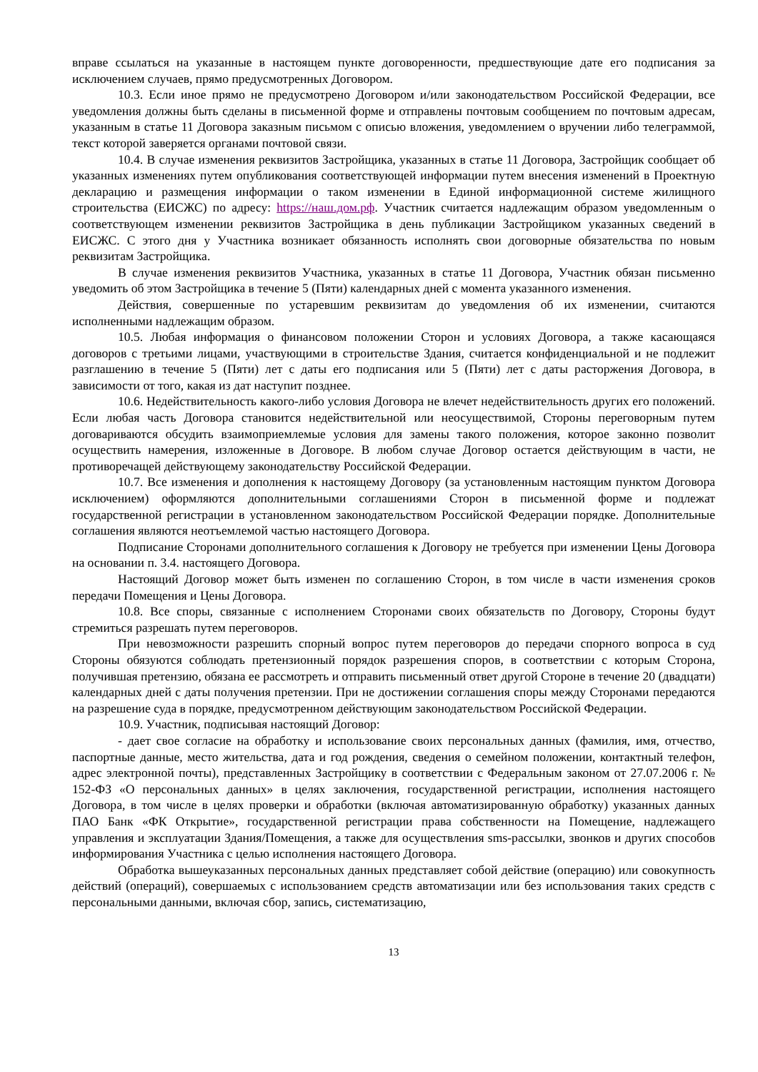вправе ссылаться на указанные в настоящем пункте договоренности, предшествующие дате его подписания за исключением случаев, прямо предусмотренных Договором.
10.3. Если иное прямо не предусмотрено Договором и/или законодательством Российской Федерации, все уведомления должны быть сделаны в письменной форме и отправлены почтовым сообщением по почтовым адресам, указанным в статье 11 Договора заказным письмом с описью вложения, уведомлением о вручении либо телеграммой, текст которой заверяется органами почтовой связи.
10.4. В случае изменения реквизитов Застройщика, указанных в статье 11 Договора, Застройщик сообщает об указанных изменениях путем опубликования соответствующей информации путем внесения изменений в Проектную декларацию и размещения информации о таком изменении в Единой информационной системе жилищного строительства (ЕИСЖС) по адресу: https://наш.дом.рф. Участник считается надлежащим образом уведомленным о соответствующем изменении реквизитов Застройщика в день публикации Застройщиком указанных сведений в ЕИСЖС. С этого дня у Участника возникает обязанность исполнять свои договорные обязательства по новым реквизитам Застройщика.
В случае изменения реквизитов Участника, указанных в статье 11 Договора, Участник обязан письменно уведомить об этом Застройщика в течение 5 (Пяти) календарных дней с момента указанного изменения.
Действия, совершенные по устаревшим реквизитам до уведомления об их изменении, считаются исполненными надлежащим образом.
10.5. Любая информация о финансовом положении Сторон и условиях Договора, а также касающаяся договоров с третьими лицами, участвующими в строительстве Здания, считается конфиденциальной и не подлежит разглашению в течение 5 (Пяти) лет с даты его подписания или 5 (Пяти) лет с даты расторжения Договора, в зависимости от того, какая из дат наступит позднее.
10.6. Недействительность какого-либо условия Договора не влечет недействительность других его положений. Если любая часть Договора становится недействительной или неосуществимой, Стороны переговорным путем договариваются обсудить взаимоприемлемые условия для замены такого положения, которое законно позволит осуществить намерения, изложенные в Договоре. В любом случае Договор остается действующим в части, не противоречащей действующему законодательству Российской Федерации.
10.7. Все изменения и дополнения к настоящему Договору (за установленным настоящим пунктом Договора исключением) оформляются дополнительными соглашениями Сторон в письменной форме и подлежат государственной регистрации в установленном законодательством Российской Федерации порядке. Дополнительные соглашения являются неотъемлемой частью настоящего Договора.
Подписание Сторонами дополнительного соглашения к Договору не требуется при изменении Цены Договора на основании п. 3.4. настоящего Договора.
Настоящий Договор может быть изменен по соглашению Сторон, в том числе в части изменения сроков передачи Помещения и Цены Договора.
10.8. Все споры, связанные с исполнением Сторонами своих обязательств по Договору, Стороны будут стремиться разрешать путем переговоров.
При невозможности разрешить спорный вопрос путем переговоров до передачи спорного вопроса в суд Стороны обязуются соблюдать претензионный порядок разрешения споров, в соответствии с которым Сторона, получившая претензию, обязана ее рассмотреть и отправить письменный ответ другой Стороне в течение 20 (двадцати) календарных дней с даты получения претензии. При не достижении соглашения споры между Сторонами передаются на разрешение суда в порядке, предусмотренном действующим законодательством Российской Федерации.
10.9. Участник, подписывая настоящий Договор:
- дает свое согласие на обработку и использование своих персональных данных (фамилия, имя, отчество, паспортные данные, место жительства, дата и год рождения, сведения о семейном положении, контактный телефон, адрес электронной почты), представленных Застройщику в соответствии с Федеральным законом от 27.07.2006 г. № 152-ФЗ «О персональных данных» в целях заключения, государственной регистрации, исполнения настоящего Договора, в том числе в целях проверки и обработки (включая автоматизированную обработку) указанных данных ПАО Банк «ФК Открытие», государственной регистрации права собственности на Помещение, надлежащего управления и эксплуатации Здания/Помещения, а также для осуществления sms-рассылки, звонков и других способов информирования Участника с целью исполнения настоящего Договора.
Обработка вышеуказанных персональных данных представляет собой действие (операцию) или совокупность действий (операций), совершаемых с использованием средств автоматизации или без использования таких средств с персональными данными, включая сбор, запись, систематизацию,
13